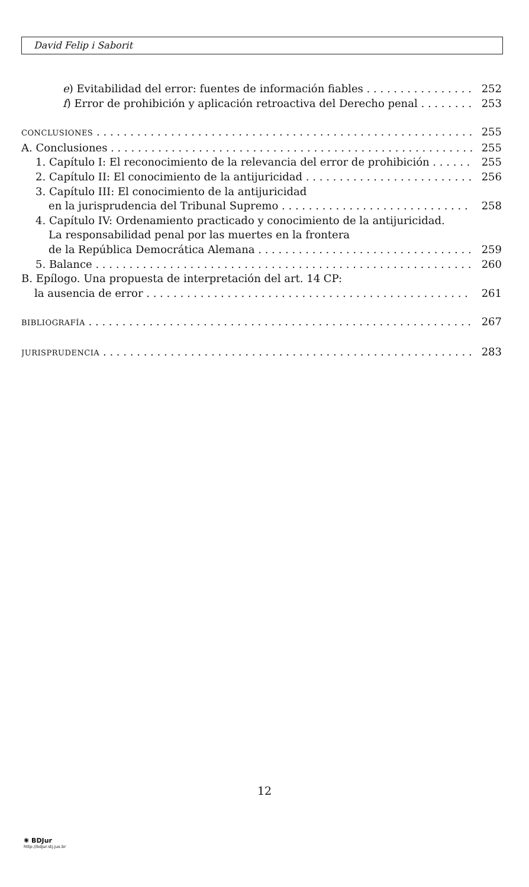David Felip i Saborit
e) Evitabilidad del error: fuentes de información fiables 252
f) Error de prohibición y aplicación retroactiva del Derecho penal 253
CONCLUSIONES 255
A. Conclusiones 255
1. Capítulo I: El reconocimiento de la relevancia del error de prohibición 255
2. Capítulo II: El conocimiento de la antijuricidad 256
3. Capítulo III: El conocimiento de la antijuricidad
en la jurisprudencia del Tribunal Supremo 258
4. Capítulo IV: Ordenamiento practicado y conocimiento de la antijuricidad.
La responsabilidad penal por las muertes en la frontera
de la República Democrática Alemana 259
5. Balance 260
B. Epílogo. Una propuesta de interpretación del art. 14 CP:
la ausencia de error 261
BIBLIOGRAFÍA 267
JURISPRUDENCIA 283
12
✺ BDJur
http://bdjur.stj.jus.br